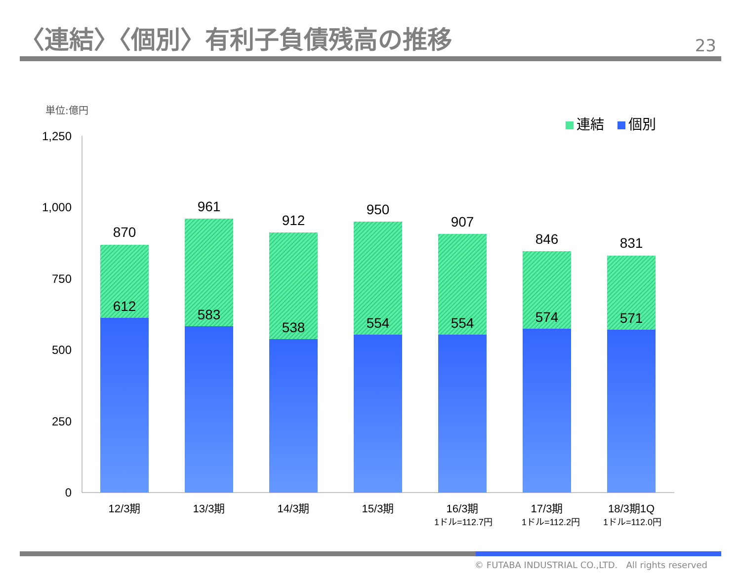〈連結〉〈個別〉有利子負債残高の推移
23
単位:億円
連結 個別
1,250
1,000
750
500
250
0
870
612
961
583
912
538
950
554
907
554
846
574
831
571
12/3期
13/3期
14/3期
15/3期
16/3期
17/3期
18/3期1Q
1ドル=112.7円
1ドル=112.2円
1ドル=112.0円
© FUTABA INDUSTRIAL CO.,LTD. All rights reserved